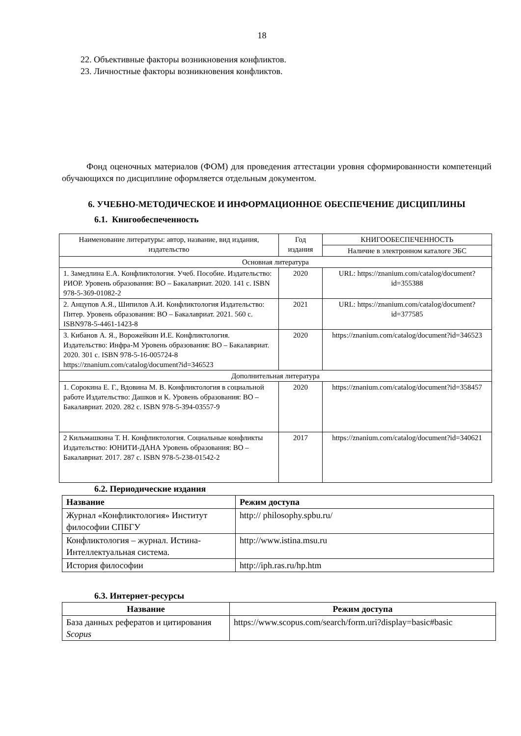18
22. Объективные факторы возникновения конфликтов.
23. Личностные факторы возникновения конфликтов.
Фонд оценочных материалов (ФОМ) для проведения аттестации уровня сформированности компетенций обучающихся по дисциплине оформляется отдельным документом.
6. УЧЕБНО-МЕТОДИЧЕСКОЕ И ИНФОРМАЦИОННОЕ ОБЕСПЕЧЕНИЕ ДИСЦИПЛИНЫ
6.1. Книгообеспеченность
| Наименование литературы: автор, название, вид издания, издательство | Год издания | КНИГООБЕСПЕЧЕННОСТЬ |
| | | Наличие в электронном каталоге ЭБС |
| Основная литература | | |
| 1. Замедлина Е.А. Конфликтология. Учеб. Пособие. Издательство: РИОР. Уровень образования: ВО – Бакалавриат. 2020. 141 с. ISBN 978-5-369-01082-2 | 2020 | URL: https://znanium.com/catalog/document?id=355388 |
| 2. Анцупов А.Я., Шипилов А.И. Конфликтология Издательство: Питер. Уровень образования: ВО – Бакалавриат. 2021. 560 с. ISBN978-5-4461-1423-8 | 2021 | URL: https://znanium.com/catalog/document?id=377585 |
| 3. Кибанов А. Я., Ворожейкин И.Е. Конфликтология. Издательство: Инфра-М Уровень образования: ВО – Бакалавриат. 2020. 301 с. ISBN 978-5-16-005724-8 https://znanium.com/catalog/document?id=346523 | 2020 | https://znanium.com/catalog/document?id=346523 |
| Дополнительная литература | | |
| 1. Сорокина Е. Г., Вдовина М. В. Конфликтология в социальной работе Издательство: Дашков и К. Уровень образования: ВО – Бакалавриат. 2020. 282 с. ISBN 978-5-394-03557-9 | 2020 | https://znanium.com/catalog/document?id=358457 |
| 2 Кильмашкина Т. Н. Конфликтология. Социальные конфликты Издательство: ЮНИТИ-ДАНА Уровень образования: ВО – Бакалавриат. 2017. 287 с. ISBN 978-5-238-01542-2 | 2017 | https://znanium.com/catalog/document?id=340621 |
6.2. Периодические издания
| Название | Режим доступа |
| --- | --- |
| Журнал «Конфликтология» Институт философии СПБГУ | http:// philosophy.spbu.ru/ |
| Конфликтология – журнал. Истина-Интеллектуальная система. | http://www.istina.msu.ru |
| История философии | http://iph.ras.ru/hp.htm |
6.3. Интернет-ресурсы
| Название | Режим доступа |
| --- | --- |
| База данных рефератов и цитирования Scopus | https://www.scopus.com/search/form.uri?display=basic#basic |